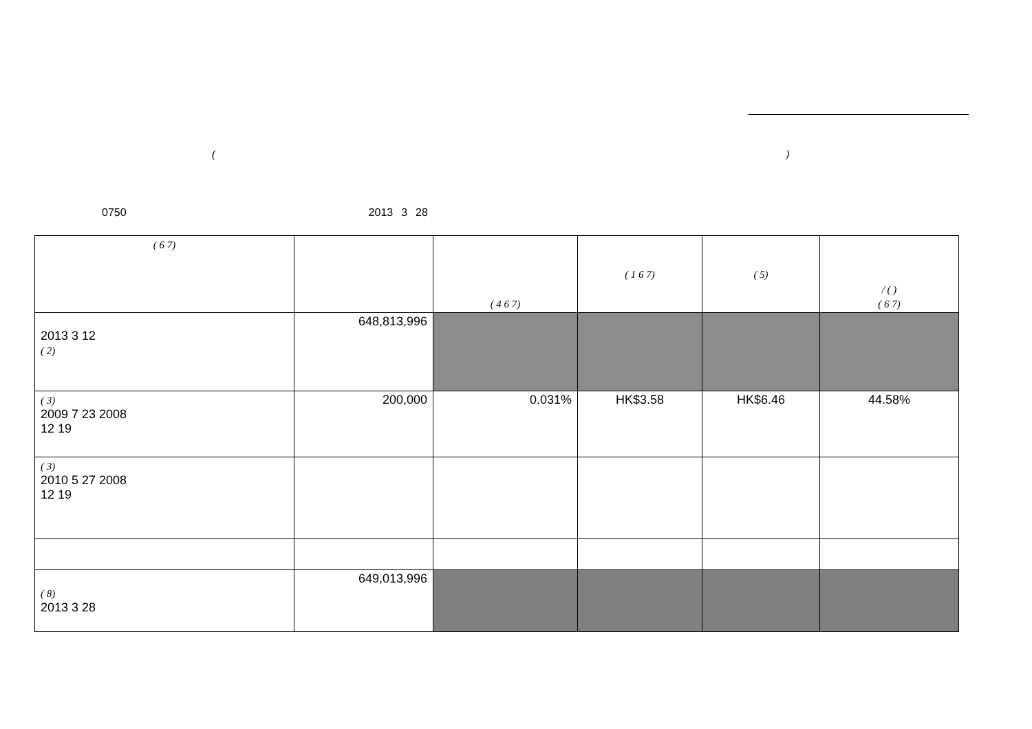( )
0750 2013 3 28
| ( 6 7) | | ( 4 6 7) | ( 1 6 7) | ( 5) | / ( ) ( 6 7) |
| 2013 3 12 ( 2) | 648,813,996 | | | | |
| ( 3) 2009 7 23 2008 12 19 | 200,000 | 0.031% | HK$3.58 | HK$6.46 | 44.58% |
| ( 3) 2010 5 27 2008 12 19 | | | | | |
| ( 8) 2013 3 28 | 649,013,996 | | | | |